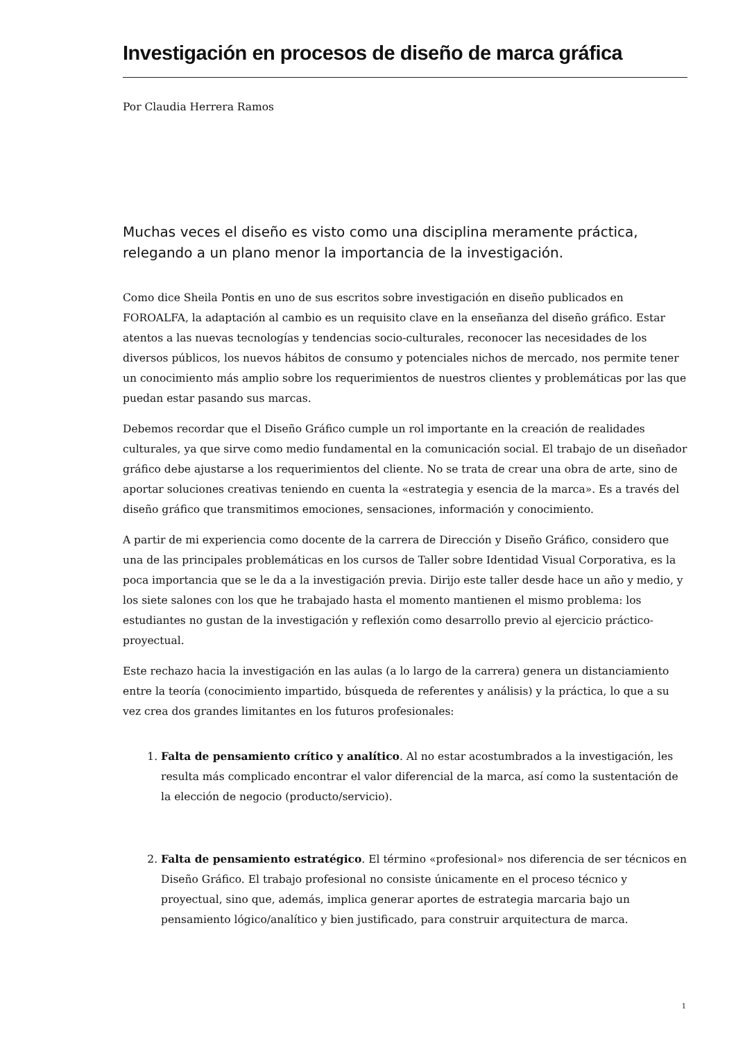Investigación en procesos de diseño de marca gráfica
Por Claudia Herrera Ramos
Muchas veces el diseño es visto como una disciplina meramente práctica, relegando a un plano menor la importancia de la investigación.
Como dice Sheila Pontis en uno de sus escritos sobre investigación en diseño publicados en FOROALFA, la adaptación al cambio es un requisito clave en la enseñanza del diseño gráfico. Estar atentos a las nuevas tecnologías y tendencias socio-culturales, reconocer las necesidades de los diversos públicos, los nuevos hábitos de consumo y potenciales nichos de mercado, nos permite tener un conocimiento más amplio sobre los requerimientos de nuestros clientes y problemáticas por las que puedan estar pasando sus marcas.
Debemos recordar que el Diseño Gráfico cumple un rol importante en la creación de realidades culturales, ya que sirve como medio fundamental en la comunicación social. El trabajo de un diseñador gráfico debe ajustarse a los requerimientos del cliente. No se trata de crear una obra de arte, sino de aportar soluciones creativas teniendo en cuenta la «estrategia y esencia de la marca». Es a través del diseño gráfico que transmitimos emociones, sensaciones, información y conocimiento.
A partir de mi experiencia como docente de la carrera de Dirección y Diseño Gráfico, considero que una de las principales problemáticas en los cursos de Taller sobre Identidad Visual Corporativa, es la poca importancia que se le da a la investigación previa. Dirijo este taller desde hace un año y medio, y los siete salones con los que he trabajado hasta el momento mantienen el mismo problema: los estudiantes no gustan de la investigación y reflexión como desarrollo previo al ejercicio práctico-proyectual.
Este rechazo hacia la investigación en las aulas (a lo largo de la carrera) genera un distanciamiento entre la teoría (conocimiento impartido, búsqueda de referentes y análisis) y la práctica, lo que a su vez crea dos grandes limitantes en los futuros profesionales:
1. Falta de pensamiento crítico y analítico. Al no estar acostumbrados a la investigación, les resulta más complicado encontrar el valor diferencial de la marca, así como la sustentación de la elección de negocio (producto/servicio).
2. Falta de pensamiento estratégico. El término «profesional» nos diferencia de ser técnicos en Diseño Gráfico. El trabajo profesional no consiste únicamente en el proceso técnico y proyectual, sino que, además, implica generar aportes de estrategia marcaria bajo un pensamiento lógico/analítico y bien justificado, para construir arquitectura de marca.
1